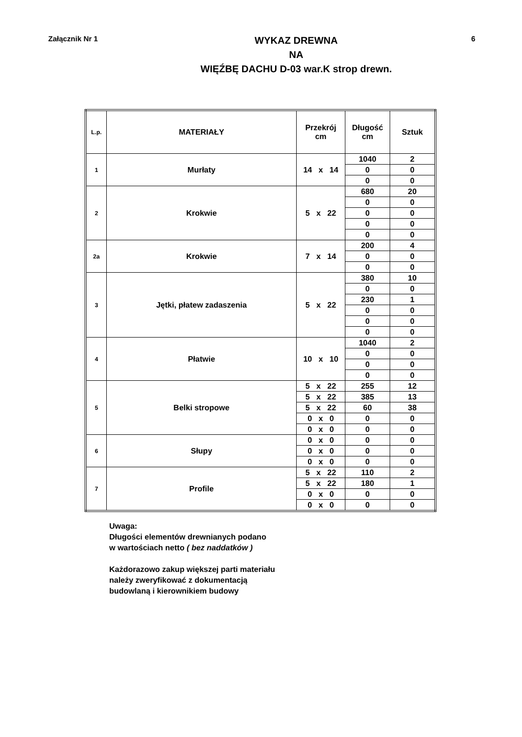Załącznik Nr 1
WYKAZ DREWNA
NA
WIĘŹBĘ DACHU D-03 war.K strop drewn.
6
| L.p. | MATERIAŁY | Przekrój cm | Długość cm | Sztuk |
| --- | --- | --- | --- | --- |
| 1 | Murłaty | 14 x 14 | 1040 | 2 |
| | | | 0 | 0 |
| | | | 0 | 0 |
| 2 | Krokwie | 5 x 22 | 680 | 20 |
| | | | 0 | 0 |
| | | | 0 | 0 |
| | | | 0 | 0 |
| | | | 0 | 0 |
| 2a | Krokwie | 7 x 14 | 200 | 4 |
| | | | 0 | 0 |
| | | | 0 | 0 |
| 3 | Jętki, płatew zadaszenia | 5 x 22 | 380 | 10 |
| | | | 0 | 0 |
| | | | 230 | 1 |
| | | | 0 | 0 |
| | | | 0 | 0 |
| | | | 0 | 0 |
| 4 | Płatwie | 10 x 10 | 1040 | 2 |
| | | | 0 | 0 |
| | | | 0 | 0 |
| | | | 0 | 0 |
| 5 | Belki stropowe | 5 x 22 | 255 | 12 |
| | | 5 x 22 | 385 | 13 |
| | | 5 x 22 | 60 | 38 |
| | | 0 x 0 | 0 | 0 |
| | | 0 x 0 | 0 | 0 |
| 6 | Słupy | 0 x 0 | 0 | 0 |
| | | 0 x 0 | 0 | 0 |
| | | 0 x 0 | 0 | 0 |
| 7 | Profile | 5 x 22 | 110 | 2 |
| | | 5 x 22 | 180 | 1 |
| | | 0 x 0 | 0 | 0 |
| | | 0 x 0 | 0 | 0 |
Uwaga:
Długości elementów drewnianych podano
w wartościach netto ( bez naddatków )
Każdorazowo zakup większej parti materiału
należy zweryfikować z dokumentacją
budowlaną i kierownikiem budowy